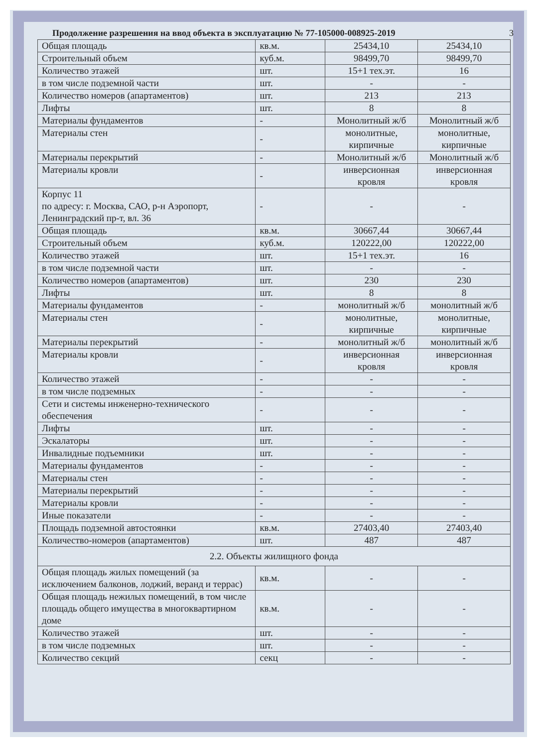Продолжение разрешения на ввод объекта в эксплуатацию № 77-105000-008925-2019 3
| Общая площадь | кв.м. | 25434,10 | 25434,10 |
| Строительный объем | куб.м. | 98499,70 | 98499,70 |
| Количество этажей | шт. | 15+1 тех.эт. | 16 |
| в том числе подземной части | шт. | - | - |
| Количество номеров (апартаментов) | шт. | 213 | 213 |
| Лифты | шт. | 8 | 8 |
| Материалы фундаментов | - | Монолитный ж/б | Монолитный ж/б |
| Материалы стен | - | монолитные, кирпичные | монолитные, кирпичные |
| Материалы перекрытий | - | Монолитный ж/б | Монолитный ж/б |
| Материалы кровли | - | инверсионная кровля | инверсионная кровля |
| Корпус 11 по адресу: г. Москва, САО, р-н Аэропорт, Ленинградский пр-т, вл. 36 | - | - | - |
| Общая площадь | кв.м. | 30667,44 | 30667,44 |
| Строительный объем | куб.м. | 120222,00 | 120222,00 |
| Количество этажей | шт. | 15+1 тех.эт. | 16 |
| в том числе подземной части | шт. | - | - |
| Количество номеров (апартаментов) | шт. | 230 | 230 |
| Лифты | шт. | 8 | 8 |
| Материалы фундаментов | - | монолитный ж/б | монолитный ж/б |
| Материалы стен | - | монолитные, кирпичные | монолитные, кирпичные |
| Материалы перекрытий | - | монолитный ж/б | монолитный ж/б |
| Материалы кровли | - | инверсионная кровля | инверсионная кровля |
| Количество этажей | - | - | - |
| в том числе подземных | - | - | - |
| Сети и системы инженерно-технического обеспечения | - | - | - |
| Лифты | шт. | - | - |
| Эскалаторы | шт. | - | - |
| Инвалидные подъемники | шт. | - | - |
| Материалы фундаментов | - | - | - |
| Материалы стен | - | - | - |
| Материалы перекрытий | - | - | - |
| Материалы кровли | - | - | - |
| Иные показатели | - | - | - |
| Площадь подземной автостоянки | кв.м. | 27403,40 | 27403,40 |
| Количество-номеров (апартаментов) | шт. | 487 | 487 |
| 2.2. Объекты жилищного фонда | | | |
| Общая площадь жилых помещений (за исключением балконов, лоджий, веранд и террас) | кв.м. | - | - |
| Общая площадь нежилых помещений, в том числе площадь общего имущества в многоквартирном доме | кв.м. | - | - |
| Количество этажей | шт. | - | - |
| в том числе подземных | шт. | - | - |
| Количество секций | секц | - | - |